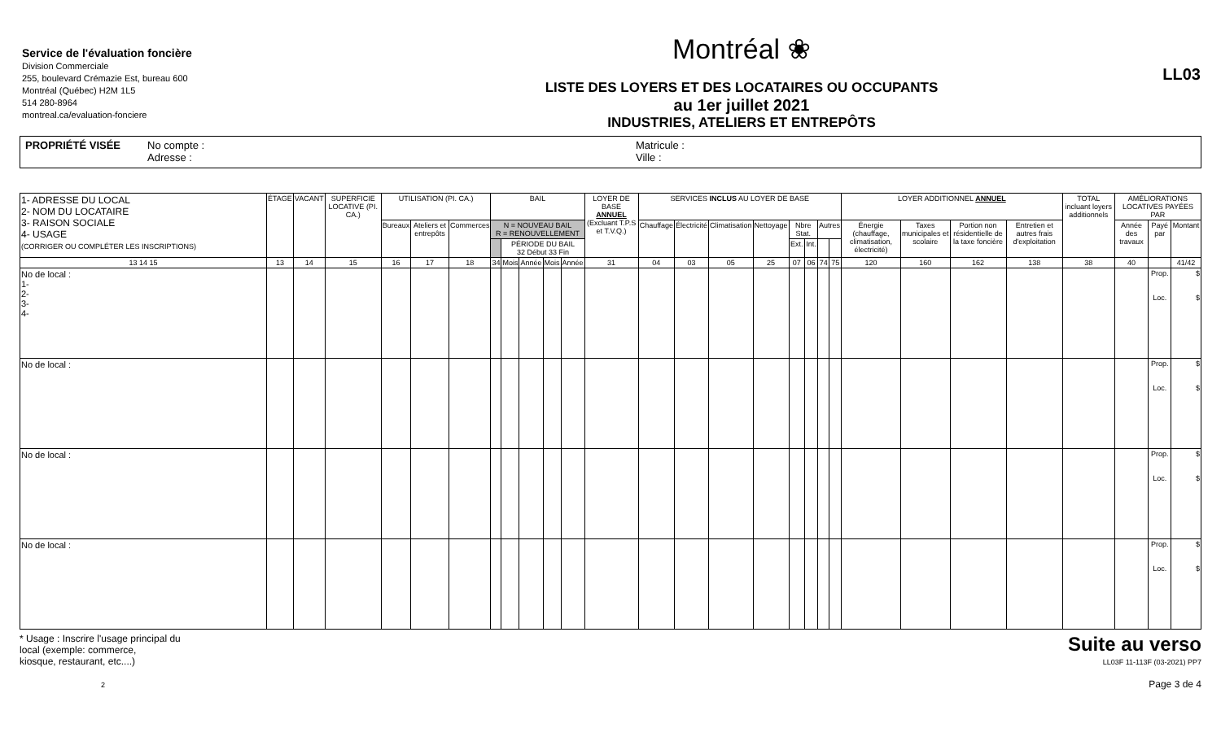Service de l'évaluation foncière
Division Commerciale
255, boulevard Crémazie Est, bureau 600
Montréal (Québec) H2M 1L5
514 280-8964
montreal.ca/evaluation-fonciere
Montréal ❀
LISTE DES LOYERS ET DES LOCATAIRES OU OCCUPANTS
au 1er juillet 2021
INDUSTRIES, ATELIERS ET ENTREPÔTS
LL03
PROPRIÉTÉ VISÉE No compte :
Adresse :
Matricule :
Ville :
| 1- ADRESSE DU LOCAL 2- NOM DU LOCATAIRE 3- RAISON SOCIALE 4- USAGE (CORRIGER OU COMPLÉTER LES INSCRIPTIONS) | ÉTAGE | VACANT | SUPERFICIE LOCATIVE (PI. CA.) | UTILISATION (PI. CA.) | | | BAIL | | | | | LOYER DE BASE ANNUEL (Excluant T.P.S et T.V.Q.) | SERVICES INCLUS AU LOYER DE BASE | | | | | | | | LOYER ADDITIONNEL ANNUEL | | | | TOTAL incluant loyers additionnels | AMÉLIORATIONS LOCATIVES PAYÉES PAR | | |
| --- | --- | --- | --- | --- | --- | --- | --- | --- | --- | --- | --- | --- | --- | --- | --- | --- | --- | --- | --- | --- | --- | --- | --- | --- | --- | --- | --- | --- |
| | | | | Bureaux | Ateliers et entrepôts | Commerces | N = NOUVEAU BAIL R = RENOUVELLEMENT | | | | | | Chauffage | Électricité | Climatisation | Nettoyage | Nbre Stat. | | Autres | | Énergie (chauffage, climatisation, électricité) | Taxes municipales et scolaire | Portion non résidentielle de la taxe foncière | Entretien et autres frais d'exploitation | | Année des travaux | Payé par | Montant |
| | | | | | | | | PÉRIODE DU BAIL 32 Début 33 Fin | | | | | | | | | Ext. | Int. | | | | | | | | | | |
| 13 14 15 | 13 | 14 | 15 | 16 | 17 | 18 | 34 | Mois | Année | Mois | Année | 31 | 04 | 03 | 05 | 25 | 07 | 06 | 74 | 75 | 120 | 160 | 162 | 138 | 38 | 40 | | 41/42 |
| No de local : 1- 2- 3- 4- | | | | | | | | | | | | | | | | | | | | | | | | | | | Prop. Loc. | $ $ |
| No de local : | | | | | | | | | | | | | | | | | | | | | | | | | | | Prop. Loc. | $ $ |
| No de local : | | | | | | | | | | | | | | | | | | | | | | | | | | | Prop. Loc. | $ $ |
| No de local : | | | | | | | | | | | | | | | | | | | | | | | | | | | Prop. Loc. | $ $ |
* Usage : Inscrire l'usage principal du
local (exemple: commerce,
kiosque, restaurant, etc....)
2
Suite au verso
LL03F 11-113F (03-2021) PP7
Page 3 de 4